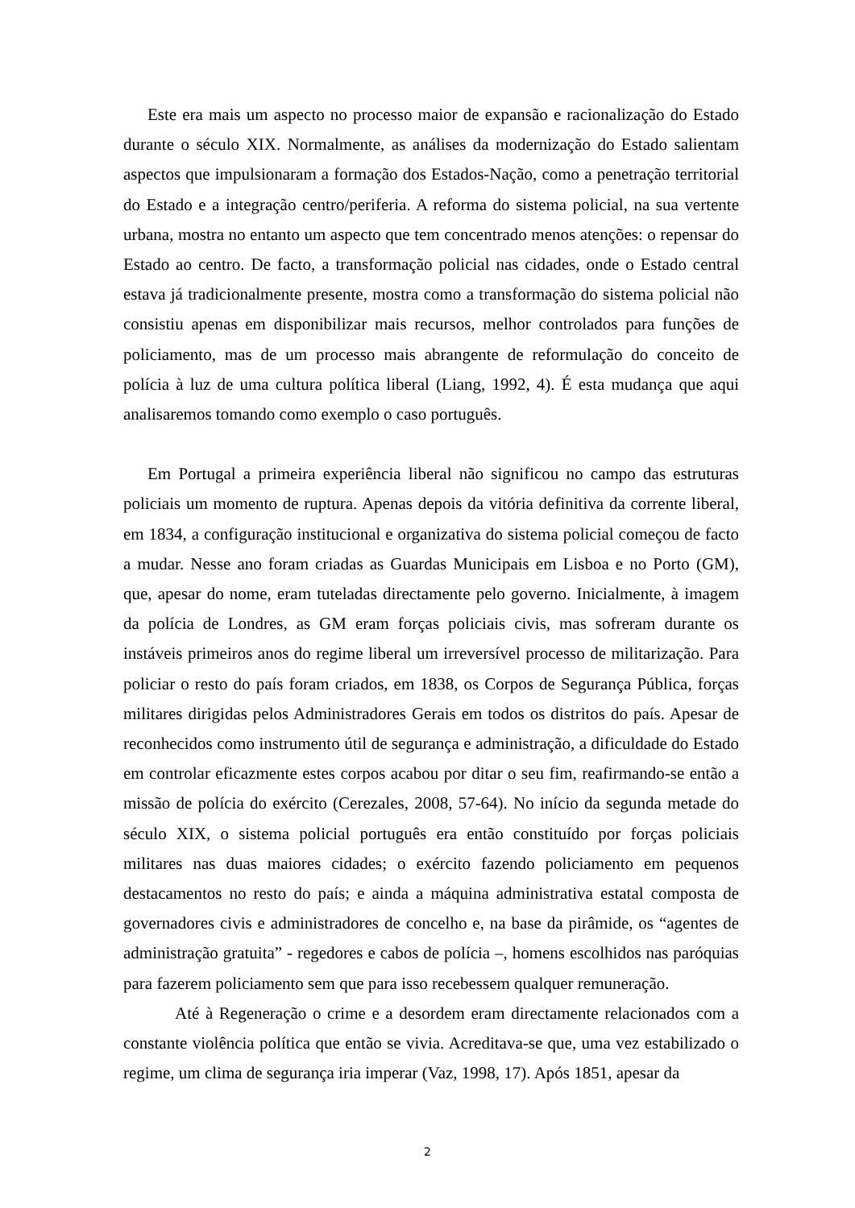Este era mais um aspecto no processo maior de expansão e racionalização do Estado durante o século XIX. Normalmente, as análises da modernização do Estado salientam aspectos que impulsionaram a formação dos Estados-Nação, como a penetração territorial do Estado e a integração centro/periferia. A reforma do sistema policial, na sua vertente urbana, mostra no entanto um aspecto que tem concentrado menos atenções: o repensar do Estado ao centro. De facto, a transformação policial nas cidades, onde o Estado central estava já tradicionalmente presente, mostra como a transformação do sistema policial não consistiu apenas em disponibilizar mais recursos, melhor controlados para funções de policiamento, mas de um processo mais abrangente de reformulação do conceito de polícia à luz de uma cultura política liberal (Liang, 1992, 4). É esta mudança que aqui analisaremos tomando como exemplo o caso português.
Em Portugal a primeira experiência liberal não significou no campo das estruturas policiais um momento de ruptura. Apenas depois da vitória definitiva da corrente liberal, em 1834, a configuração institucional e organizativa do sistema policial começou de facto a mudar. Nesse ano foram criadas as Guardas Municipais em Lisboa e no Porto (GM), que, apesar do nome, eram tuteladas directamente pelo governo. Inicialmente, à imagem da polícia de Londres, as GM eram forças policiais civis, mas sofreram durante os instáveis primeiros anos do regime liberal um irreversível processo de militarização. Para policiar o resto do país foram criados, em 1838, os Corpos de Segurança Pública, forças militares dirigidas pelos Administradores Gerais em todos os distritos do país. Apesar de reconhecidos como instrumento útil de segurança e administração, a dificuldade do Estado em controlar eficazmente estes corpos acabou por ditar o seu fim, reafirmando-se então a missão de polícia do exército (Cerezales, 2008, 57-64). No início da segunda metade do século XIX, o sistema policial português era então constituído por forças policiais militares nas duas maiores cidades; o exército fazendo policiamento em pequenos destacamentos no resto do país; e ainda a máquina administrativa estatal composta de governadores civis e administradores de concelho e, na base da pirâmide, os “agentes de administração gratuita” - regedores e cabos de polícia –, homens escolhidos nas paróquias para fazerem policiamento sem que para isso recebessem qualquer remuneração.
Até à Regeneração o crime e a desordem eram directamente relacionados com a constante violência política que então se vivia. Acreditava-se que, uma vez estabilizado o regime, um clima de segurança iria imperar (Vaz, 1998, 17). Após 1851, apesar da
2